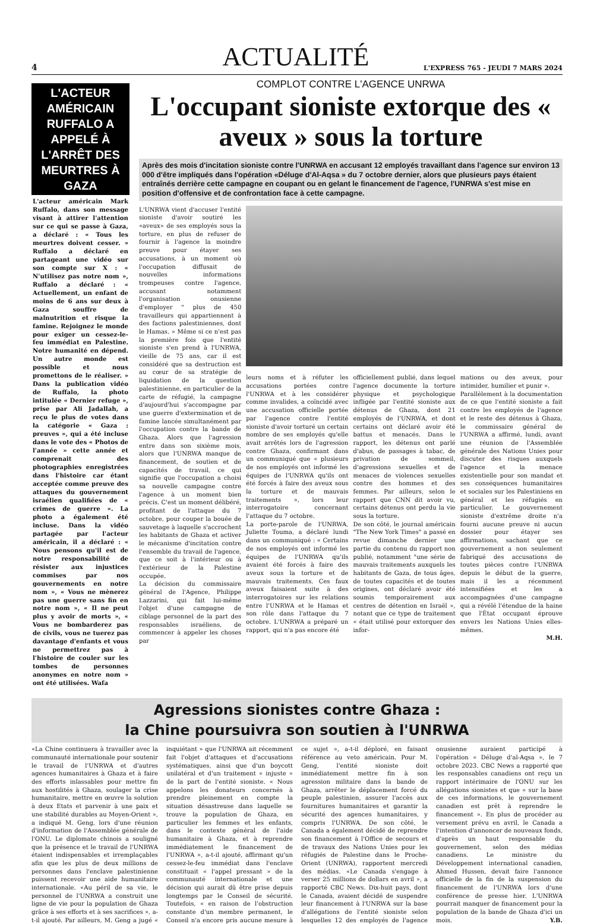4 ACTUALITÉ L'EXPRESS 765 - JEUDI 7 MARS 2024
L'ACTEUR AMÉRICAIN RUFFALO A APPELÉ À L'ARRÊT DES MEURTRES À GAZA
L'acteur américain Mark Ruffalo, dans son message visant à attirer l'attention sur ce qui se passe à Gaza, a déclaré : « Tous les meurtres doivent cesser. » Ruffalo a déclaré en partageant une vidéo sur son compte sur X : « N'utilisez pas notre nom », Ruffalo a déclaré : « Actuellement, un enfant de moins de 6 ans sur deux à Gaza souffre de malnutrition et risque la famine. Rejoignez le monde pour exiger un cessez-le-feu immédiat en Palestine. Notre humanité en dépend. Un autre monde est possible et nous promettons de le réaliser. » Dans la publication vidéo de Ruffalo, la photo intitulée « Dernier refuge », prise par Ali Jadallah, a reçu le plus de votes dans la catégorie « Gaza : preuves », qui a été incluse dans le vote des « Photos de l'année » cette année et comprenait des photographies enregistrées dans l'histoire car étant acceptée comme preuve des attaques du gouvernement israélien qualifiées de « crimes de guerre ». La photo a également été incluse. Dans la vidéo partagée par l'acteur américain, il a déclaré : « Nous pensons qu'il est de notre responsabilité de résister aux injustices commises par nos gouvernements en notre nom », « Vous ne mènerez pas une guerre sans fin en notre nom », « Il ne peut plus y avoir de morts », « Vous ne bombarderez pas de civils, vous ne tuerez pas davantage d'enfants et vous ne permettrez pas à l'histoire de couler sur les tombes de personnes anonymes en notre nom » ont été utilisées. Wafa
COMPLOT CONTRE L'AGENCE UNRWA
L'occupant sioniste extorque des « aveux » sous la torture
Après des mois d'incitation sioniste contre l'UNRWA en accusant 12 employés travaillant dans l'agence sur environ 13 000 d'être impliqués dans l'opération «Déluge d'Al-Aqsa » du 7 octobre dernier, alors que plusieurs pays étaient entraînés derrière cette campagne en coupant ou en gelant le financement de l'agence, l'UNRWA s'est mise en position d'offensive et de confrontation face à cette campagne.
L'UNRWA vient d'accuser l'entité sioniste d'avoir soutiré les «aveux» de ses employés sous la torture, en plus de refuser de fournir à l'agence la moindre preuve pour étayer ses accusations, à un moment où l'occupation diffusait de nouvelles informations trompeuses contre l'agence, accusant notamment l'organisation onusienne d'employer " plus de 450 travailleurs qui appartiennent à des factions palestiniennes, dont le Hamas. » Même si ce n'est pas la première fois que l'entité sioniste s'en prend à l'UNRWA, vieille de 75 ans, car il est considéré que sa destruction est au cœur de sa stratégie de liquidation de la question palestinienne, en particulier de la carte de réfugié, la campagne d'aujourd'hui s'accompagne par une guerre d'extermination et de famine lancée simultanément par l'occupation contre la bande de Ghaza. Alors que l'agression entre dans son sixième mois, alors que l'UNRWA manque de financement, de soutien et de capacités de travail, ce qui signifie que l'occupation a choisi sa nouvelle campagne contre l'agence à un moment bien précis. C'est un moment délibéré, profitant de l'attaque du 7 octobre, pour couper la bouée de sauvetage à laquelle s'accrochent les habitants de Ghaza et activer le mécanisme d'incitation contre l'ensemble du travail de l'agence, que ce soit à l'intérieur ou à l'extérieur de la Palestine occupée.
La décision du commissaire général de l'Agence, Philippe Lazzarini, qui fait lui-même l'objet d'une campagne de ciblage personnel de la part des responsables israéliens, de commencer à appeler les choses par
leurs noms et à réfuter les accusations portées contre l'UNRWA et à les considérer comme invalides, a coïncidé avec une accusation officielle portée par l'agence contre l'entité sioniste d'avoir torturé un certain nombre de ses employés qu'elle avait arrêtés lors de l'agression contre Ghaza, confirmant dans un communiqué que « plusieurs de nos employés ont informé les équipes de l'UNRWA qu'ils ont été forcés à faire des aveux sous la torture et de mauvais traitements », lors leur interrogatoire concernant l'attaque du 7 octobre.
La porte-parole de l'UNRWA, Juliette Touma, a déclaré lundi dans un communiqué : « Certains de nos employés ont informé les équipes de l'UNRWA qu'ils avaient été forcés à faire des aveux sous la torture et de mauvais traitements. Ces faux aveux faisaient suite à des interrogatoires sur les relations entre l'UNRWA et le Hamas et son rôle dans l'attaque du 7 octobre. L'UNRWA a préparé un rapport, qui n'a pas encore été
officiellement publié, dans lequel l'agence documente la torture physique et psychologique infligée par l'entité sioniste aux détenus de Ghaza, dont 21 employés de l'UNRWA, et dont certains ont déclaré avoir été battus et menacés. Dans le rapport, les détenus ont parlé d'abus, de passages à tabac, de privation de sommeil, d'agressions sexuelles et de menaces de violences sexuelles contre des hommes et des femmes. Par ailleurs, selon le rapport que CNN dit avoir vu, certains détenus ont perdu la vie sous la torture.
De son côté, le journal américain "The New York Times" a passé en revue dimanche dernier une partie du contenu du rapport non publié, notamment "une série de mauvais traitements auxquels les habitants de Gaza, de tous âges, de toutes capacités et de toutes origines, ont déclaré avoir été soumis temporairement aux centres de détention en Israël », notant que ce type de traitement « était utilisé pour extorquer des infor-
mations ou des aveux, pour intimider, humilier et punir ».
Parallèlement à la documentation de ce que l'entité sioniste a fait contre les employés de l'agence et le reste des détenus à Ghaza, le commissaire général de l'UNRWA a affirmé, lundi, avant une réunion de l'Assemblée générale des Nations Unies pour discuter des risques auxquels l'agence et la menace existentielle pour son mandat et ses conséquences humanitaires et sociales sur les Palestiniens en général et les réfugiés en particulier. Le gouvernement sioniste d'extrême droite n'a fourni aucune preuve ni aucun dossier pour étayer ses affirmations, sachant que ce gouvernement a non seulement fabriqué des accusations de toutes pièces contre l'UNRWA depuis le début de la guerre, mais il les a récemment intensifiées et les a accompagnées d'une campagne qui a révélé l'étendue de la haine que l'État occupant éprouve envers les Nations Unies elles-mêmes.
M.H.
Agressions sionistes contre Ghaza :
la Chine poursuivra son soutien à l'UNRWA
«La Chine continuera à travailler avec la communauté internationale pour soutenir le travail de l'UNRWA et d'autres agences humanitaires à Ghaza et à faire des efforts inlassables pour mettre fin aux hostilités à Ghaza, soulager la crise humanitaire, mettre en œuvre la solution à deux Etats et parvenir à une paix et une stabilité durables au Moyen-Orient », a indiqué M. Geng, lors d'une réunion d'information de l'Assemblée générale de l'ONU. Le diplomate chinois a souligné que la présence et le travail de l'UNRWA étaient indispensables et irremplaçables afin que les plus de deux millions de personnes dans l'enclave palestinienne puissent recevoir une aide humanitaire internationale. «Au péril de sa vie, le personnel de l'UNRWA a construit une ligne de vie pour la population de Ghaza grâce à ses efforts et à ses sacrifices », a-t-il ajouté. Par ailleurs, M. Geng a jugé « inquiétant » que l'UNRWA ait récemment fait l'objet d'attaques et d'accusations systématiques, ainsi que d'un boycott unilatéral et d'un traitement « injuste » de la part de l'entité sioniste. « Nous appelons les donateurs concernés à prendre pleinement en compte la situation désastreuse dans laquelle se trouve la population de Ghaza, en particulier les femmes et les enfants, dans le contexte général de l'aide humanitaire à Ghaza, et à reprendre immédiatement le financement de l'UNRWA », a-t-il ajouté, affirmant qu'un cessez-le-feu immédiat dans l'enclave constituait « l'appel pressant » de la communauté internationale et une décision qui aurait dû être prise depuis longtemps par le Conseil de sécurité. Toutefois, « en raison de l'obstruction constante d'un membre permanent, le Conseil n'a encore pris aucune mesure à ce sujet », a-t-il déploré, en faisant référence au veto américain. Pour M. Geng, l'entité sioniste doit immédiatement mettre fin à son agression militaire dans la bande de Ghaza, arrêter le déplacement forcé du peuple palestinien, assurer l'accès aux fournitures humanitaires et garantir la sécurité des agences humanitaires, y compris l'UNRWA. De son côté, le Canada a également décidé de reprendre son financement à l'Office de secours et de travaux des Nations Unies pour les réfugiés de Palestine dans le Proche-Orient (UNRWA), rapportent mercredi des médias. «Le Canada s'engage à verser 25 millions de dollars en avril », a rapporté CBC News. Dix-huit pays, dont le Canada, avaient décidé de suspendre leur financement à l'UNRWA sur la base d'allégations de l'entité sioniste selon lesquelles 12 des employés de l'agence onusienne auraient participé à l'opération « Déluge d'al-Aqsa », le 7 octobre 2023. CBC News a rapporté que les responsables canadiens ont reçu un rapport intérimaire de l'ONU sur les allégations sionistes et que « sur la base de ces informations, le gouvernement canadien est prêt à reprendre le financement ». En plus de procéder au versement prévu en avril, le Canada a l'intention d'annoncer de nouveaux fonds, d'après un haut responsable du gouvernement, selon des médias canadiens. Le ministre du Développement international canadien, Ahmed Hussen, devait faire l'annonce officielle de la fin de la suspension du financement de l'UNRWA lors d'une conférence de presse hier. L'UNRWA pourrait manquer de financement pour la population de la bande de Ghaza d'ici un mois. Y.B.